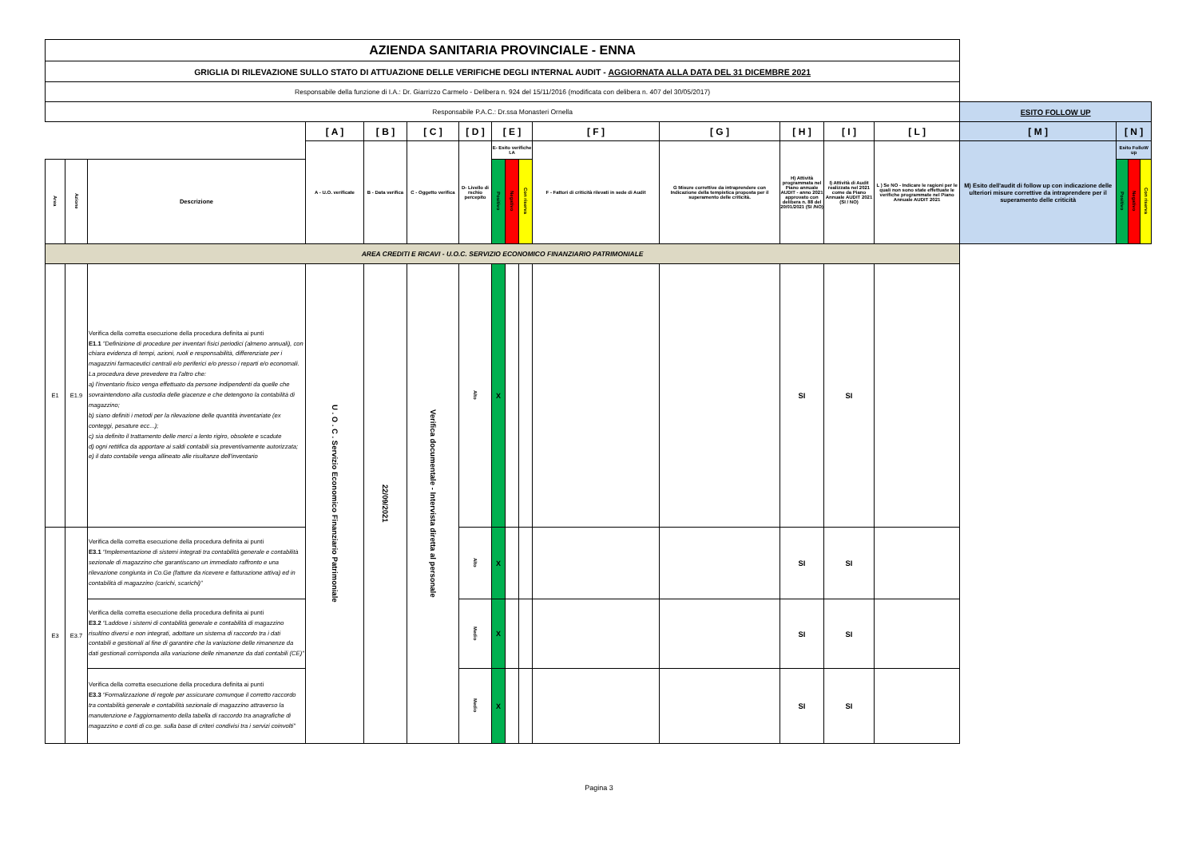| AZIENDA SANITARIA PROVINCIALE - ENNA | | | | | | | | | | | | | | | | | | |
| GRIGLIA DI RILEVAZIONE SULLO STATO DI ATTUAZIONE DELLE VERIFICHE DEGLI INTERNAL AUDIT - AGGIORNATA ALLA DATA DEL 31 DICEMBRE 2021 | | | | | | | | | | | | | | | | | | |
| Responsabile della funzione di I.A.: Dr. Giarrizzo Carmelo - Delibera n. 924 del 15/11/2016 (modificata con delibera n. 407 del 30/05/2017) | | | | | | | | | | | | | | | | | | |
| Responsabile P.A.C.: Dr.ssa Monasteri Ornella | | | | | | | | | | | | | | | ESITO FOLLOW UP | | | |
| | | | [ A ] | [ B ] | [ C ] | [ D ] | [ E ] | | | [ F ] | [ G ] | [ H ] | [ I ] | [ L ] | [ M ] | [ N ] | | |
| | | | A - U.O. verificate | B - Data verifica | C - Oggetto verifica | D- Livello di rschio percepito | E- Esito verifiche I.A | | | F - Fattori di criticità rilevati in sede di Audit | G Misure correttive da intraprendere con Indicazione della tempistica proposta per il superamento delle criticità. | H) Attività programmata nel Piano annuale AUDIT - anno 2021 approvato con delibera n. 88 del 20/01/2021 (SI /NO) | I) Attività di Audit realizzata nel 2021 come da Piano Annuale AUDIT 2021 (SI / NO) | L ) Se NO - Indicare le ragioni per le quali non sono state effettuate le verifiche programmate nel Piano Annuale AUDIT 2021 | M) Esito dell'audit di follow up con indicazione delle ulteriori misure correttive da intraprendere per il superamento delle criticità | Esito FolloW up | | |
| Area | Azione | Descrizione | | | | | Positivo | Negativo | Con riserva | | | | | | | Positivo | Negativo | Con riserva |
| AREA CREDITI E RICAVI - U.O.C. SERVIZIO ECONOMICO FINANZIARIO PATRIMONIALE | | | | | | | | | | | | | | | | | | |
| E1 | E1.9 | Verifica della corretta esecuzione della procedura definita ai punti E1.1 "Definizione di procedure per inventari fisici periodici (almeno annuali), con chiara evidenza di tempi, azioni, ruoli e responsabilità, differenziate per i magazzini farmaceutici centrali e/o periferici e/o presso i reparti e/o economali. La procedura deve prevedere tra l'altro che: a) l'inventario fisico venga effettuato da persone indipendenti da quelle che sovraintendono alla custodia delle giacenze e che detengono la contabilità di magazzino; b) siano definiti i metodi per la rilevazione delle quantità inventariate (ex conteggi, pesature ecc...); c) sia definito il trattamento delle merci a lento rigiro, obsolete e scadute d) ogni rettifica da apportare ai saldi contabili sia preventivamente autorizzata; e) il dato contabile venga allineato alle risultanze dell'inventario | U . O . C . Servizio Economico Finanziario Patrimoniale | 22/09/2021 | Verifica documentale - Intervista diretta al personale | Alto | X | | | | | SI | SI | | | | | |
| E3 | E3.7 | Verifica della corretta esecuzione della procedura definita ai punti E3.1 “Implementazione di sistemi integrati tra contabilità generale e contabilità sezionale di magazzino che garantiscano un immediato raffronto e una rilevazione congiunta in Co.Ge (fatture da ricevere e fatturazione attiva) ed in contabilità di magazzino (carichi, scarichi)” | | | | Alto | X | | | | | SI | SI | | | | | |
| | | Verifica della corretta esecuzione della procedura definita ai punti E3.2 “Laddove i sistemi di contabilità generale e contabilità di magazzino risultino diversi e non integrati, adottare un sistema di raccordo tra i dati contabili e gestionali al fine di garantire che la variazione delle rimanenze da dati gestionali corrisponda alla variazione delle rimanenze da dati contabili (CE)” | | | | Medio | X | | | | | SI | SI | | | | | |
| | | Verifica della corretta esecuzione della procedura definita ai punti E3.3 “Formalizzazione di regole per assicurare comunque il corretto raccordo tra contabilità generale e contabilità sezionale di magazzino attraverso la manutenzione e l'aggiornamento della tabella di raccordo tra anagrafiche di magazzino e conti di co.ge. sulla base di criteri condivisi tra i servizi coinvolti” | | | | Medio | X | | | | | SI | SI | | | | | |
Pagina 3